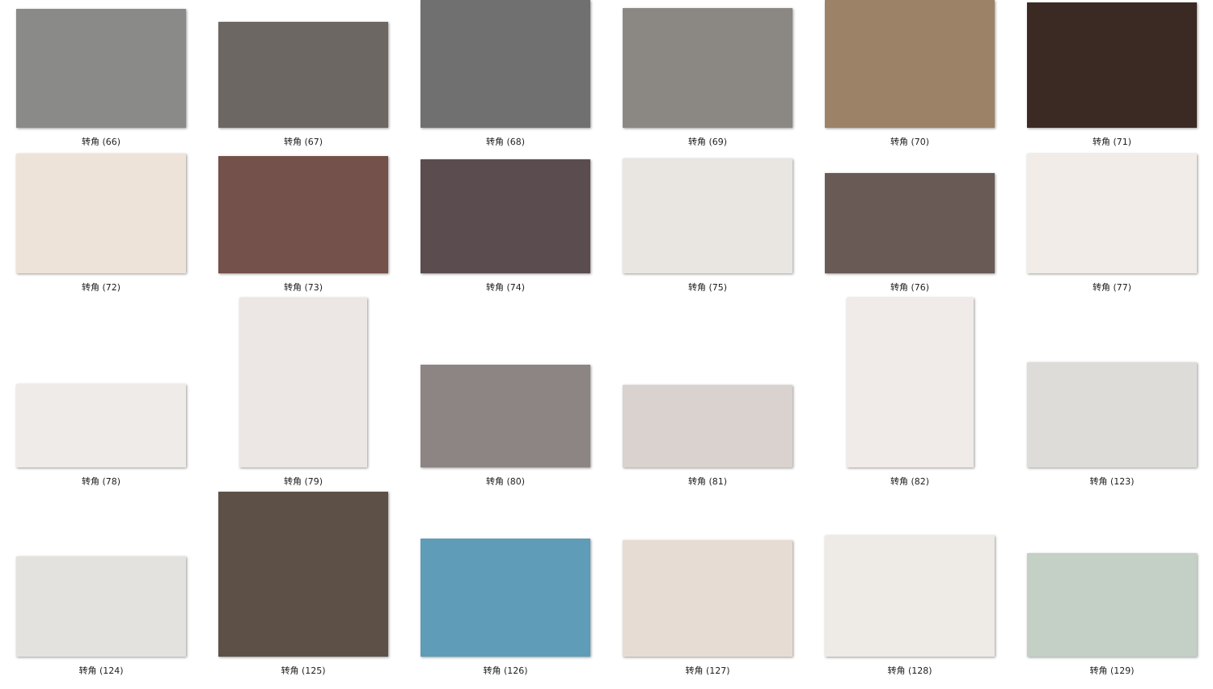转角 (66)
转角 (67)
转角 (68)
转角 (69)
转角 (70)
转角 (71)
转角 (72)
转角 (73)
转角 (74)
转角 (75)
转角 (76)
转角 (77)
转角 (78)
转角 (79)
转角 (80)
转角 (81)
转角 (82)
转角 (123)
转角 (124)
转角 (125)
转角 (126)
转角 (127)
转角 (128)
转角 (129)